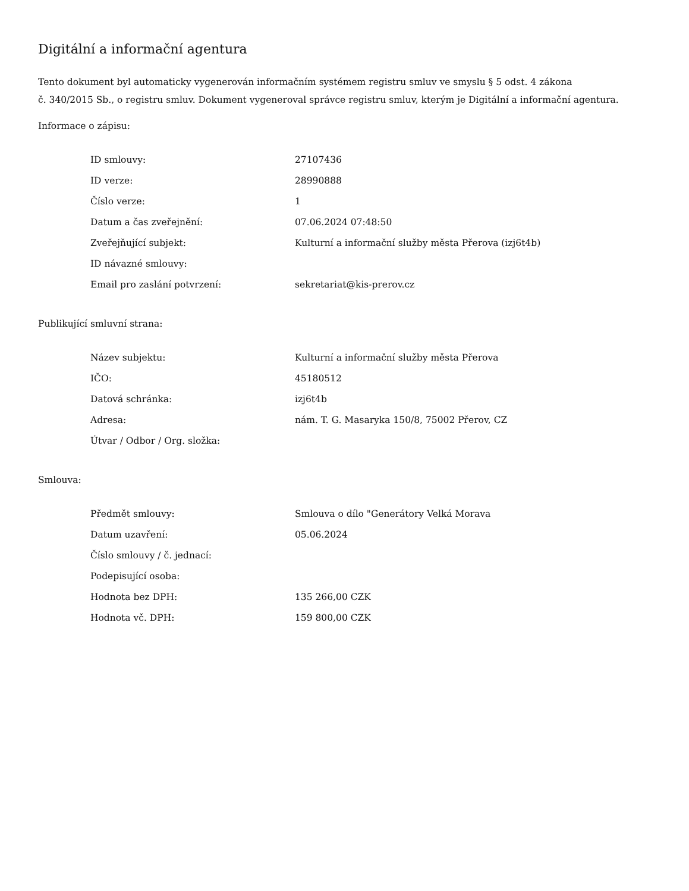Digitální a informační agentura
Tento dokument byl automaticky vygenerován informačním systémem registru smluv ve smyslu § 5 odst. 4 zákona
č. 340/2015 Sb., o registru smluv. Dokument vygeneroval správce registru smluv, kterým je Digitální a informační agentura.
Informace o zápisu:
| ID smlouvy: | 27107436 |
| ID verze: | 28990888 |
| Číslo verze: | 1 |
| Datum a čas zveřejnění: | 07.06.2024 07:48:50 |
| Zveřejňující subjekt: | Kulturní a informační služby města Přerova (izj6t4b) |
| ID návazné smlouvy: | |
| Email pro zaslání potvrzení: | sekretariat@kis-prerov.cz |
Publikující smluvní strana:
| Název subjektu: | Kulturní a informační služby města Přerova |
| IČO: | 45180512 |
| Datová schránka: | izj6t4b |
| Adresa: | nám. T. G. Masaryka 150/8, 75002 Přerov, CZ |
| Útvar / Odbor / Org. složka: | |
Smlouva:
| Předmět smlouvy: | Smlouva o dílo "Generátory Velká Morava |
| Datum uzavření: | 05.06.2024 |
| Číslo smlouvy / č. jednací: | |
| Podepisující osoba: | |
| Hodnota bez DPH: | 135 266,00 CZK |
| Hodnota vč. DPH: | 159 800,00 CZK |